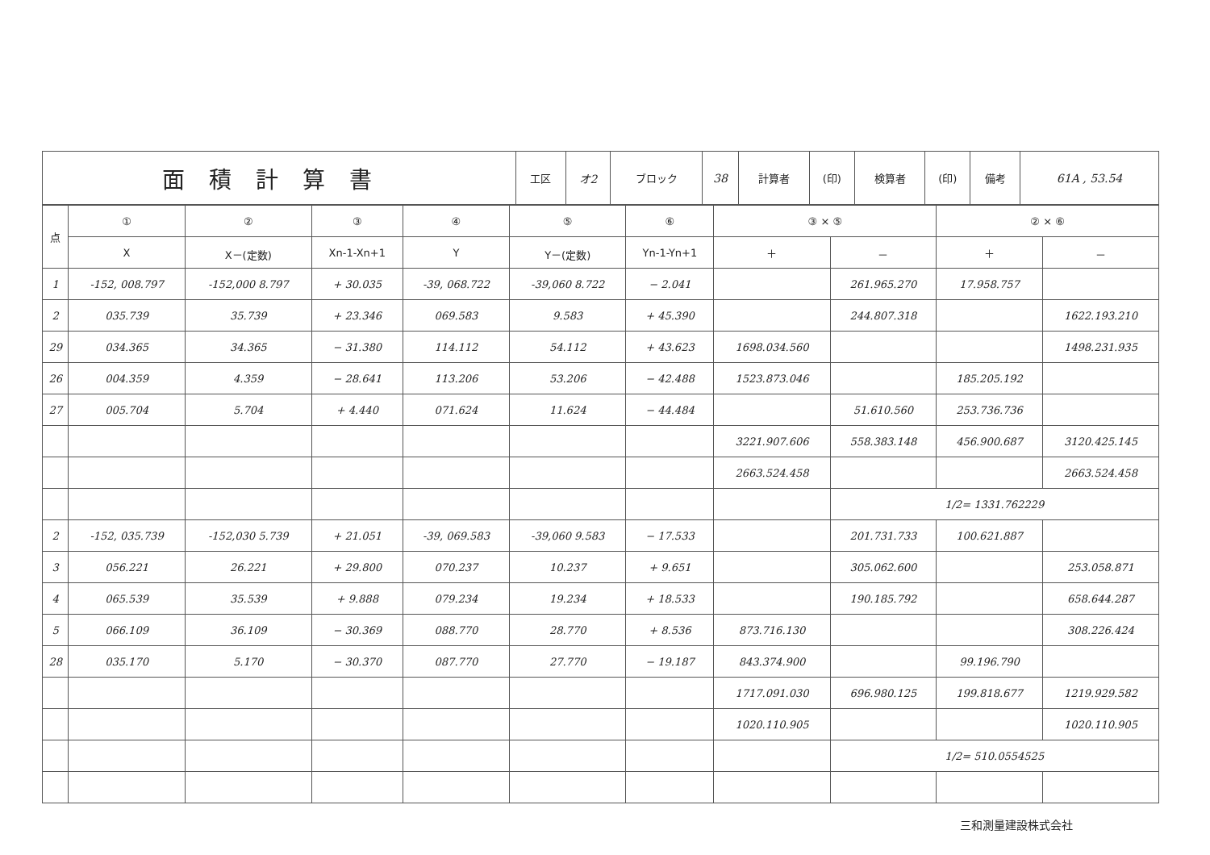| 面積計算書 | 工区 | オ2 | ブロック | 38 | 計算者 | (印) | 検算者 | (印) | 備考 | 61A , 53.54 |
| 点 | ① | ② | ③ | ④ | ⑤ | ⑥ | ③ × ⑤ | | ② × ⑥ | |
| --- | --- | --- | --- | --- | --- | --- | --- | --- | --- | --- |
| | X | X－(定数) | Xn-1-Xn+1 | Y | Y－(定数) | Yn-1-Yn+1 | ＋ | － | ＋ | － |
| 1 | -152, 008.797 | -152,000 8.797 | + 30.035 | -39, 068.722 | -39,060 8.722 | − 2.041 | | 261.965.270 | 17.958.757 | |
| 2 | 035.739 | 35.739 | + 23.346 | 069.583 | 9.583 | + 45.390 | | 244.807.318 | | 1622.193.210 |
| 29 | 034.365 | 34.365 | − 31.380 | 114.112 | 54.112 | + 43.623 | 1698.034.560 | | | 1498.231.935 |
| 26 | 004.359 | 4.359 | − 28.641 | 113.206 | 53.206 | − 42.488 | 1523.873.046 | | 185.205.192 | |
| 27 | 005.704 | 5.704 | + 4.440 | 071.624 | 11.624 | − 44.484 | | 51.610.560 | 253.736.736 | |
| | | | | | | | 3221.907.606 | 558.383.148 | 456.900.687 | 3120.425.145 |
| | | | | | | | 2663.524.458 | | | 2663.524.458 |
| | | | | | | | | 1/2= 1331.762229 | | |
| 2 | -152, 035.739 | -152,030 5.739 | + 21.051 | -39, 069.583 | -39,060 9.583 | − 17.533 | | 201.731.733 | 100.621.887 | |
| 3 | 056.221 | 26.221 | + 29.800 | 070.237 | 10.237 | + 9.651 | | 305.062.600 | | 253.058.871 |
| 4 | 065.539 | 35.539 | + 9.888 | 079.234 | 19.234 | + 18.533 | | 190.185.792 | | 658.644.287 |
| 5 | 066.109 | 36.109 | − 30.369 | 088.770 | 28.770 | + 8.536 | 873.716.130 | | | 308.226.424 |
| 28 | 035.170 | 5.170 | − 30.370 | 087.770 | 27.770 | − 19.187 | 843.374.900 | | 99.196.790 | |
| | | | | | | | 1717.091.030 | 696.980.125 | 199.818.677 | 1219.929.582 |
| | | | | | | | 1020.110.905 | | | 1020.110.905 |
| | | | | | | | | 1/2= 510.0554525 | | |
三和測量建設株式会社